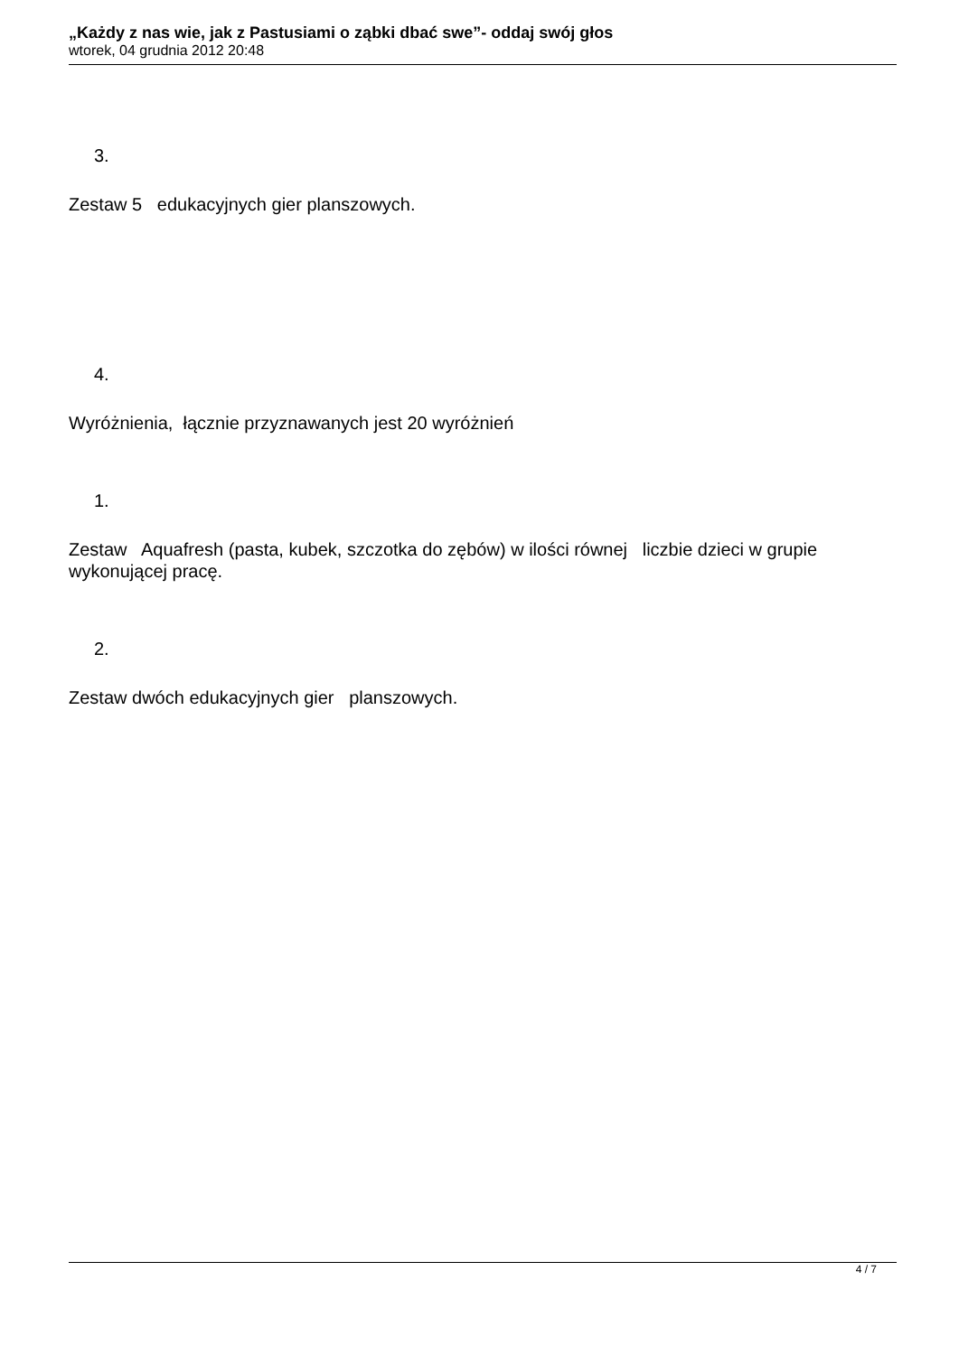„Każdy z nas wie, jak z Pastusiami o ząbki dbać swe”- oddaj swój głos
wtorek, 04 grudnia 2012 20:48
3.
Zestaw 5 edukacyjnych gier planszowych.
4.
Wyróżnienia, łącznie przyznawanych jest 20 wyróżnień
1.
Zestaw Aquafresh (pasta, kubek, szczotka do zębów) w ilości równej liczbie dzieci w grupie wykonującej pracę.
2.
Zestaw dwóch edukacyjnych gier planszowych.
4 / 7